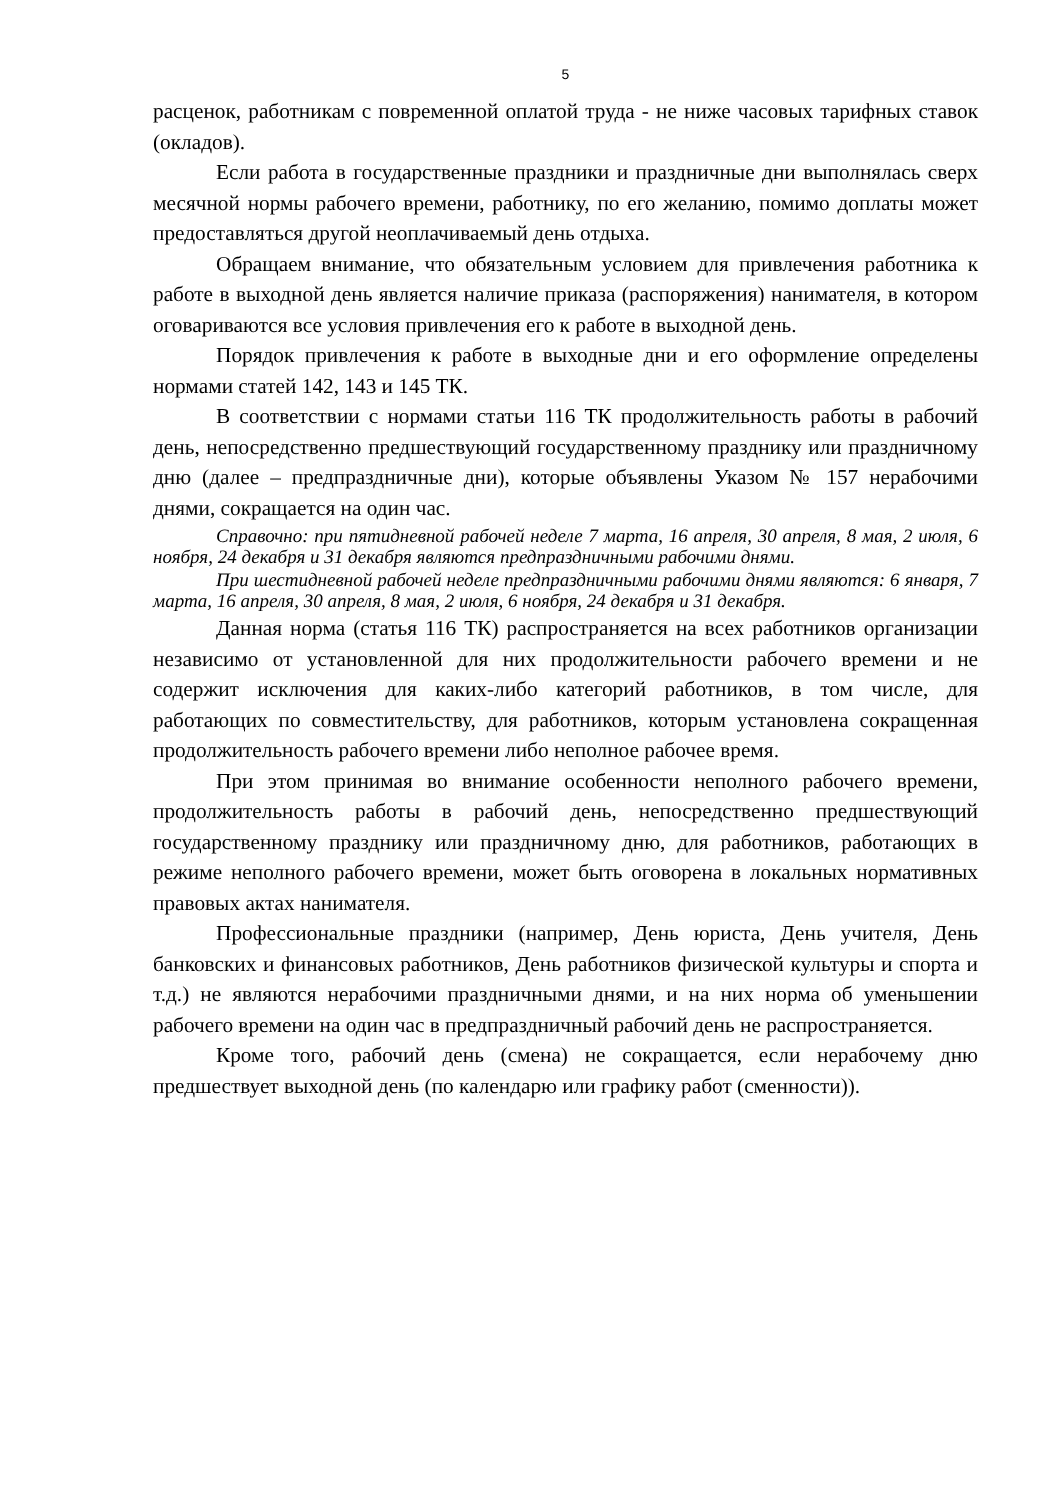5
расценок, работникам с повременной оплатой труда - не ниже часовых тарифных ставок (окладов).
Если работа в государственные праздники и праздничные дни выполнялась сверх месячной нормы рабочего времени, работнику, по его желанию, помимо доплаты может предоставляться другой неоплачиваемый день отдыха.
Обращаем внимание, что обязательным условием для привлечения работника к работе в выходной день является наличие приказа (распоряжения) нанимателя, в котором оговариваются все условия привлечения его к работе в выходной день.
Порядок привлечения к работе в выходные дни и его оформление определены нормами статей 142, 143 и 145 ТК.
В соответствии с нормами статьи 116 ТК продолжительность работы в рабочий день, непосредственно предшествующий государственному празднику или праздничному дню (далее – предпраздничные дни), которые объявлены Указом № 157 нерабочими днями, сокращается на один час.
Справочно: при пятидневной рабочей неделе 7 марта, 16 апреля, 30 апреля, 8 мая, 2 июля, 6 ноября, 24 декабря и 31 декабря являются предпраздничными рабочими днями.
При шестидневной рабочей неделе предпраздничными рабочими днями являются: 6 января, 7 марта, 16 апреля, 30 апреля, 8 мая, 2 июля, 6 ноября, 24 декабря и 31 декабря.
Данная норма (статья 116 ТК) распространяется на всех работников организации независимо от установленной для них продолжительности рабочего времени и не содержит исключения для каких-либо категорий работников, в том числе, для работающих по совместительству, для работников, которым установлена сокращенная продолжительность рабочего времени либо неполное рабочее время.
При этом принимая во внимание особенности неполного рабочего времени, продолжительность работы в рабочий день, непосредственно предшествующий государственному празднику или праздничному дню, для работников, работающих в режиме неполного рабочего времени, может быть оговорена в локальных нормативных правовых актах нанимателя.
Профессиональные праздники (например, День юриста, День учителя, День банковских и финансовых работников, День работников физической культуры и спорта и т.д.) не являются нерабочими праздничными днями, и на них норма об уменьшении рабочего времени на один час в предпраздничный рабочий день не распространяется.
Кроме того, рабочий день (смена) не сокращается, если нерабочему дню предшествует выходной день (по календарю или графику работ (сменности)).